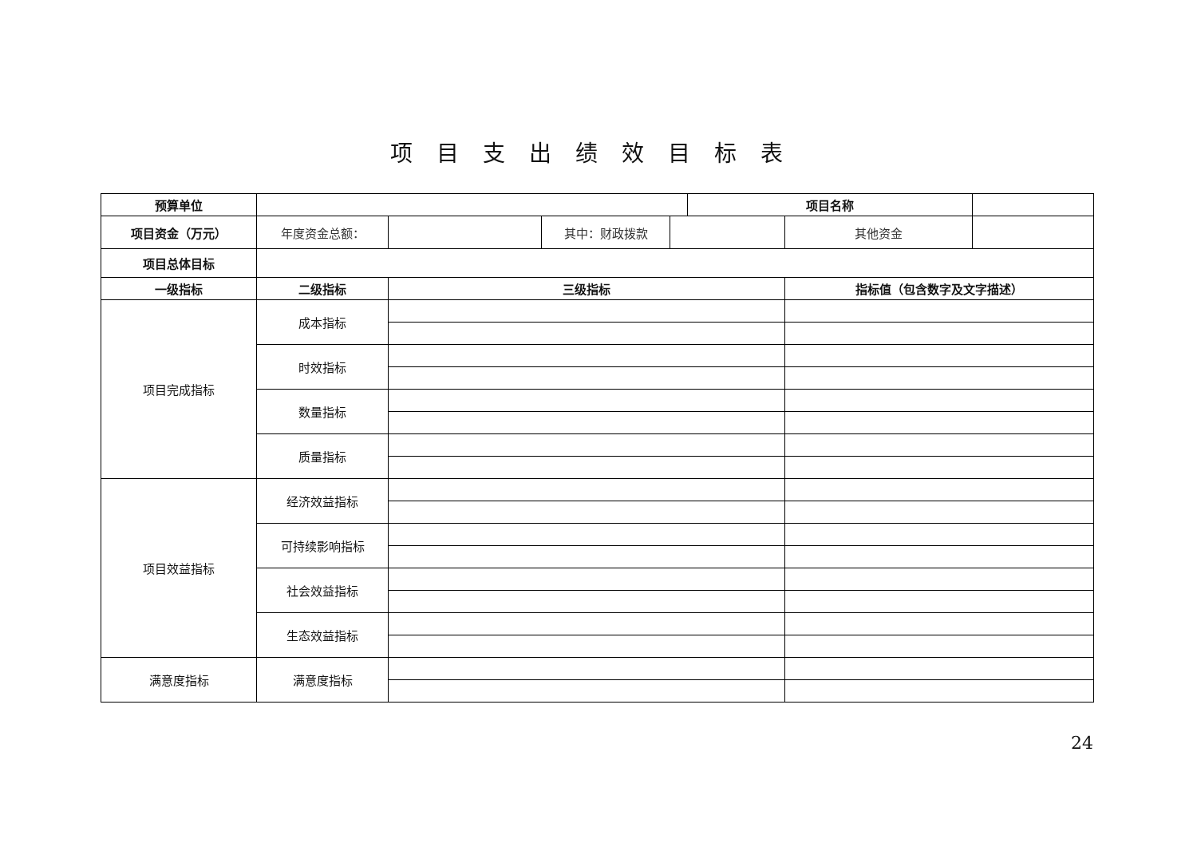项目支出绩效目标表
| 预算单位 | | | | | 项目名称 | | |
| 项目资金（万元） | 年度资金总额： | | 其中：财政拨款 | | | 其他资金 | |
| 项目总体目标 | | | | | | | |
| 一级指标 | 二级指标 | 三级指标 | | | | 指标值（包含数字及文字描述） | |
| 项目完成指标 | 成本指标 | | | | | | |
| | 时效指标 | | | | | | |
| | 数量指标 | | | | | | |
| | 质量指标 | | | | | | |
| 项目效益指标 | 经济效益指标 | | | | | | |
| | 可持续影响指标 | | | | | | |
| | 社会效益指标 | | | | | | |
| | 生态效益指标 | | | | | | |
| 满意度指标 | 满意度指标 | | | | | | |
24